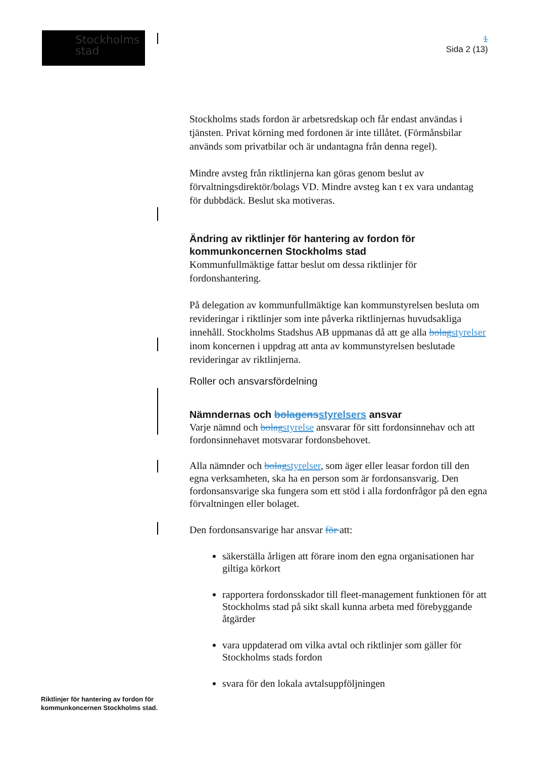Stockholms
stad
1
Sida 2 (13)
Stockholms stads fordon är arbetsredskap och får endast användas i tjänsten. Privat körning med fordonen är inte tillåtet. (Förmånsbilar används som privatbilar och är undantagna från denna regel).
Mindre avsteg från riktlinjerna kan göras genom beslut av förvaltningsdirektör/bolags VD. Mindre avsteg kan t ex vara undantag för dubbdäck. Beslut ska motiveras.
Ändring av riktlinjer för hantering av fordon för kommunkoncernen Stockholms stad
Kommunfullmäktige fattar beslut om dessa riktlinjer för fordonshantering.
På delegation av kommunfullmäktige kan kommunstyrelsen besluta om revideringar i riktlinjer som inte påverka riktlinjernas huvudsakliga innehåll. Stockholms Stadshus AB uppmanas då att ge alla bolag styrelser inom koncernen i uppdrag att anta av kommunstyrelsen beslutade revideringar av riktlinjerna.
Roller och ansvarsfördelning
Nämndernas och bolagens styrelsers ansvar
Varje nämnd och bolag styrelse ansvarar för sitt fordonsinnehav och att fordonsinnehavet motsvarar fordonsbehovet.
Alla nämnder och bolag styrelser, som äger eller leasar fordon till den egna verksamheten, ska ha en person som är fordonsansvarig. Den fordonsansvarige ska fungera som ett stöd i alla fordonfrågor på den egna förvaltningen eller bolaget.
Den fordonsansvarige har ansvar för att:
säkerställa årligen att förare inom den egna organisationen har giltiga körkort
rapportera fordonsskador till fleet-management funktionen för att Stockholms stad på sikt skall kunna arbeta med förebyggande åtgärder
vara uppdaterad om vilka avtal och riktlinjer som gäller för Stockholms stads fordon
svara för den lokala avtalsuppföljningen
Riktlinjer för hantering av fordon för
kommunkoncernen Stockholms stad.